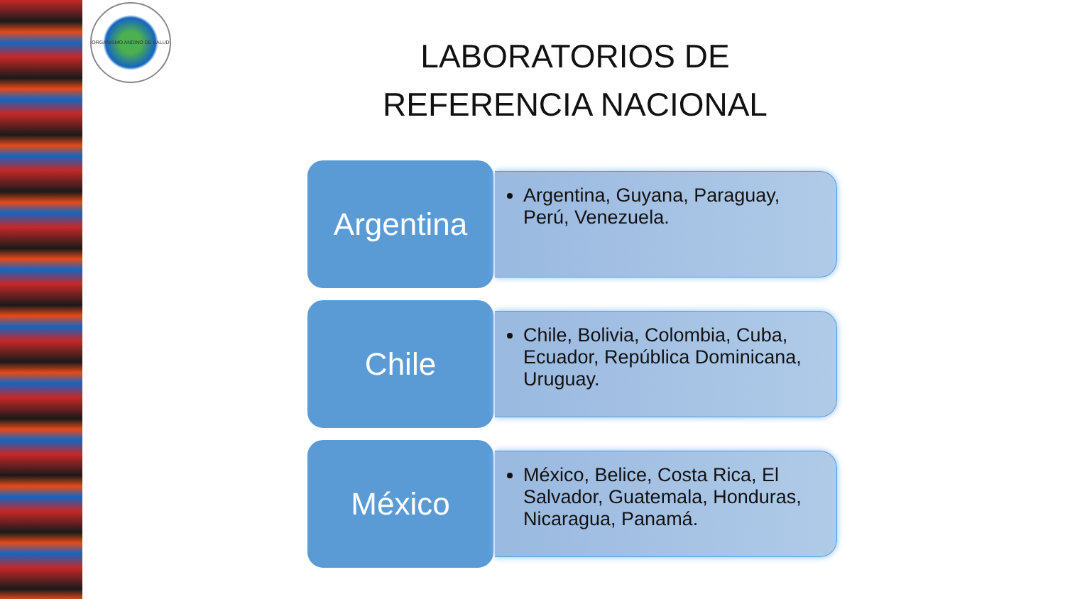ORGANISMO ANDINO DE SALUD
LABORATORIOS DE
REFERENCIA NACIONAL
Argentina
Argentina, Guyana, Paraguay, Perú, Venezuela.
Chile
Chile, Bolivia, Colombia, Cuba, Ecuador, República Dominicana, Uruguay.
México
México, Belice, Costa Rica, El Salvador, Guatemala, Honduras, Nicaragua, Panamá.